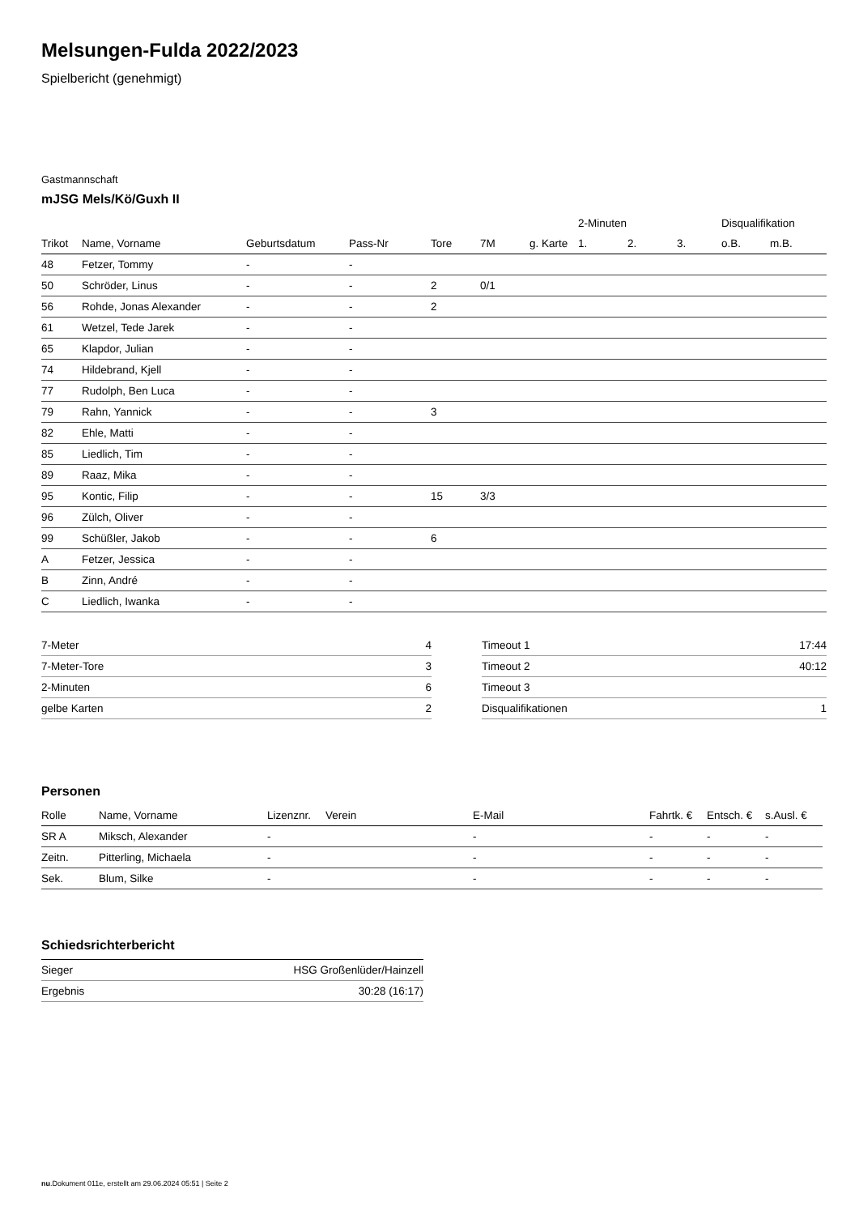Melsungen-Fulda 2022/2023
Spielbericht (genehmigt)
Gastmannschaft
mJSG Mels/Kö/Guxh II
| | | | | | | | 2-Minuten | | | Disqualifikation | |
| --- | --- | --- | --- | --- | --- | --- | --- | --- | --- | --- | --- |
| Trikot | Name, Vorname | Geburtsdatum | Pass-Nr | Tore | 7M | g. Karte | 1. | 2. | 3. | o.B. | m.B. |
| 48 | Fetzer, Tommy | - | - | | | | | | | | |
| 50 | Schröder, Linus | - | - | 2 | 0/1 | | | | | | |
| 56 | Rohde, Jonas Alexander | - | - | 2 | | | | | | | |
| 61 | Wetzel, Tede Jarek | - | - | | | | | | | | |
| 65 | Klapdor, Julian | - | - | | | | | | | | |
| 74 | Hildebrand, Kjell | - | - | | | | | | | | |
| 77 | Rudolph, Ben Luca | - | - | | | | | | | | |
| 79 | Rahn, Yannick | - | - | 3 | | | | | | | |
| 82 | Ehle, Matti | - | - | | | | | | | | |
| 85 | Liedlich, Tim | - | - | | | | | | | | |
| 89 | Raaz, Mika | - | - | | | | | | | | |
| 95 | Kontic, Filip | - | - | 15 | 3/3 | | | | | | |
| 96 | Zülch, Oliver | - | - | | | | | | | | |
| 99 | Schüßler, Jakob | - | - | 6 | | | | | | | |
| A | Fetzer, Jessica | - | - | | | | | | | | |
| B | Zinn, André | - | - | | | | | | | | |
| C | Liedlich, Iwanka | - | - | | | | | | | | |
| 7-Meter | 4 |
| 7-Meter-Tore | 3 |
| 2-Minuten | 6 |
| gelbe Karten | 2 |
| Timeout 1 | 17:44 |
| Timeout 2 | 40:12 |
| Timeout 3 | |
| Disqualifikationen | 1 |
Personen
| Rolle | Name, Vorname | Lizenznr. | Verein | E-Mail | Fahrtk. € | Entsch. € | s.Ausl. € |
| --- | --- | --- | --- | --- | --- | --- | --- |
| SR A | Miksch, Alexander | - | | - | - | - | - |
| Zeitn. | Pitterling, Michaela | - | | - | - | - | - |
| Sek. | Blum, Silke | - | | - | - | - | - |
Schiedsrichterbericht
| Sieger | HSG Großenlüder/Hainzell |
| Ergebnis | 30:28 (16:17) |
nu.Dokument 011e, erstellt am 29.06.2024 05:51 | Seite 2